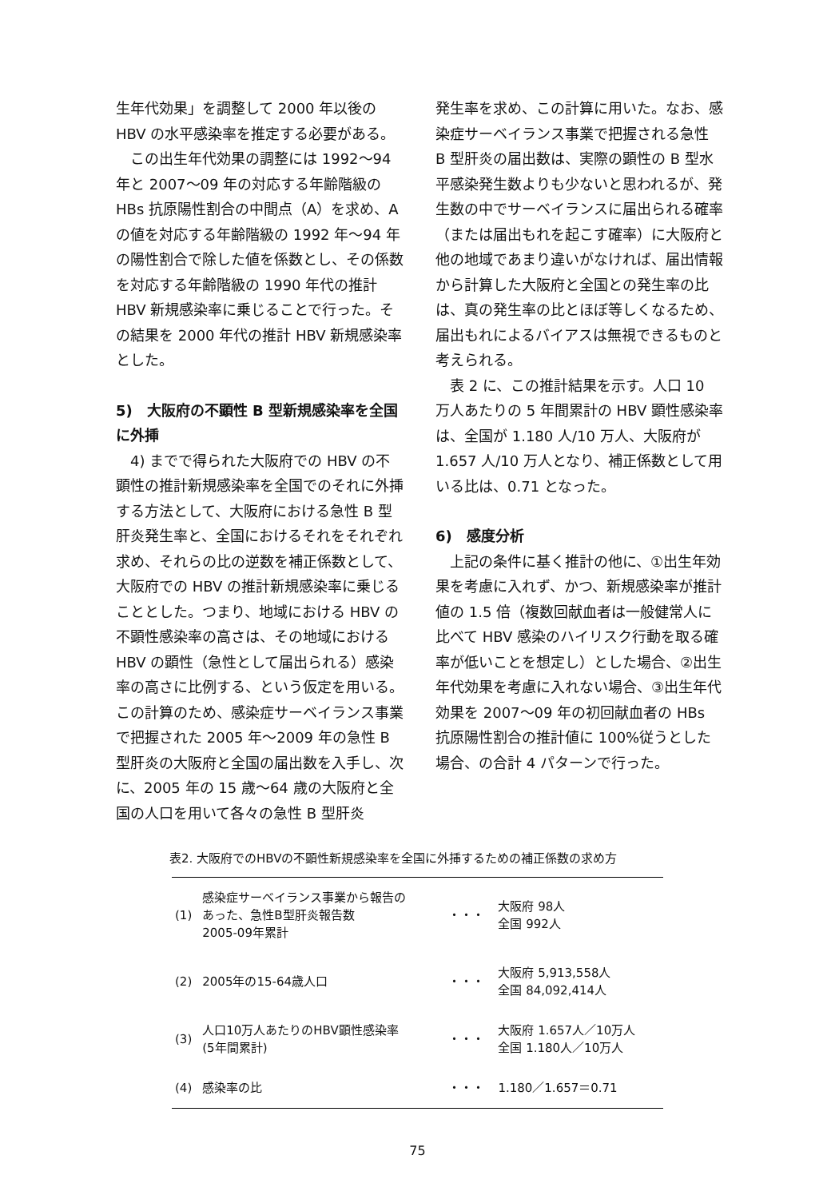生年代効果」を調整して 2000 年以後の HBV の水平感染率を推定する必要がある。
この出生年代効果の調整には 1992～94 年と 2007～09 年の対応する年齢階級の HBs 抗原陽性割合の中間点（A）を求め、A の値を対応する年齢階級の 1992 年～94 年の陽性割合で除した値を係数とし、その係数を対応する年齢階級の 1990 年代の推計 HBV 新規感染率に乗じることで行った。その結果を 2000 年代の推計 HBV 新規感染率とした。
5)　大阪府の不顕性 B 型新規感染率を全国に外挿
4) までで得られた大阪府での HBV の不顕性の推計新規感染率を全国でのそれに外挿する方法として、大阪府における急性 B 型肝炎発生率と、全国におけるそれをそれぞれ求め、それらの比の逆数を補正係数として、大阪府での HBV の推計新規感染率に乗じることとした。つまり、地域における HBV の不顕性感染率の高さは、その地域における HBV の顕性（急性として届出られる）感染率の高さに比例する、という仮定を用いる。この計算のため、感染症サーベイランス事業で把握された 2005 年～2009 年の急性 B 型肝炎の大阪府と全国の届出数を入手し、次に、2005 年の 15 歳～64 歳の大阪府と全国の人口を用いて各々の急性 B 型肝炎
発生率を求め、この計算に用いた。なお、感染症サーベイランス事業で把握される急性 B 型肝炎の届出数は、実際の顕性の B 型水平感染発生数よりも少ないと思われるが、発生数の中でサーベイランスに届出られる確率（または届出もれを起こす確率）に大阪府と他の地域であまり違いがなければ、届出情報から計算した大阪府と全国との発生率の比は、真の発生率の比とほぼ等しくなるため、届出もれによるバイアスは無視できるものと考えられる。
表 2 に、この推計結果を示す。人口 10 万人あたりの 5 年間累計の HBV 顕性感染率は、全国が 1.180 人/10 万人、大阪府が 1.657 人/10 万人となり、補正係数として用いる比は、0.71 となった。
6)　感度分析
上記の条件に基く推計の他に、①出生年効果を考慮に入れず、かつ、新規感染率が推計値の 1.5 倍（複数回献血者は一般健常人に比べて HBV 感染のハイリスク行動を取る確率が低いことを想定し）とした場合、②出生年代効果を考慮に入れない場合、③出生年代効果を 2007～09 年の初回献血者の HBs 抗原陽性割合の推計値に 100%従うとした場合、の合計 4 パターンで行った。
表2. 大阪府でのHBVの不顕性新規感染率を全国に外挿するための補正係数の求め方
| (1) | 感染症サーベイランス事業から報告の あった、急性B型肝炎報告数 2005-09年累計 | ・・・ | 大阪府 98人 全国 992人 |
| (2) | 2005年の15-64歳人口 | ・・・ | 大阪府 5,913,558人 全国 84,092,414人 |
| (3) | 人口10万人あたりのHBV顕性感染率 (5年間累計) | ・・・ | 大阪府 1.657人／10万人 全国 1.180人／10万人 |
| (4) | 感染率の比 | ・・・ | 1.180／1.657＝0.71 |
75